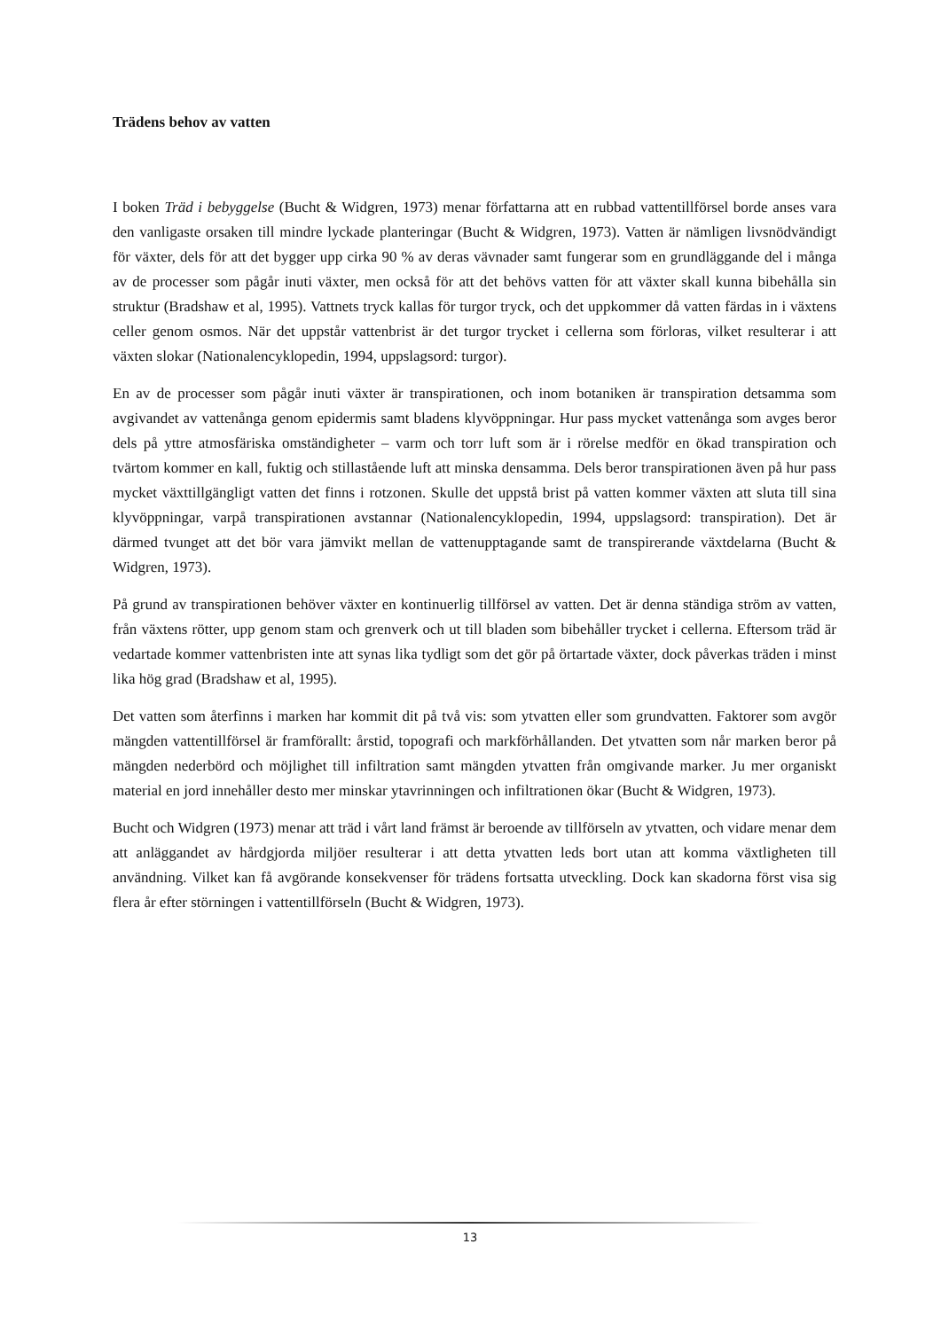Trädens behov av vatten
I boken Träd i bebyggelse (Bucht & Widgren, 1973) menar författarna att en rubbad vattentillförsel borde anses vara den vanligaste orsaken till mindre lyckade planteringar (Bucht & Widgren, 1973). Vatten är nämligen livsnödvändigt för växter, dels för att det bygger upp cirka 90 % av deras vävnader samt fungerar som en grundläggande del i många av de processer som pågår inuti växter, men också för att det behövs vatten för att växter skall kunna bibehålla sin struktur (Bradshaw et al, 1995). Vattnets tryck kallas för turgor tryck, och det uppkommer då vatten färdas in i växtens celler genom osmos. När det uppstår vattenbrist är det turgor trycket i cellerna som förloras, vilket resulterar i att växten slokar (Nationalencyklopedin, 1994, uppslagsord: turgor).
En av de processer som pågår inuti växter är transpirationen, och inom botaniken är transpiration detsamma som avgivandet av vattenånga genom epidermis samt bladens klyvöppningar. Hur pass mycket vattenånga som avges beror dels på yttre atmosfäriska omständigheter – varm och torr luft som är i rörelse medför en ökad transpiration och tvärtom kommer en kall, fuktig och stillastående luft att minska densamma. Dels beror transpirationen även på hur pass mycket växttillgängligt vatten det finns i rotzonen. Skulle det uppstå brist på vatten kommer växten att sluta till sina klyvöppningar, varpå transpirationen avstannar (Nationalencyklopedin, 1994, uppslagsord: transpiration). Det är därmed tvunget att det bör vara jämvikt mellan de vattenupptagande samt de transpirerande växtdelarna (Bucht & Widgren, 1973).
På grund av transpirationen behöver växter en kontinuerlig tillförsel av vatten. Det är denna ständiga ström av vatten, från växtens rötter, upp genom stam och grenverk och ut till bladen som bibehåller trycket i cellerna. Eftersom träd är vedartade kommer vattenbristen inte att synas lika tydligt som det gör på örtartade växter, dock påverkas träden i minst lika hög grad (Bradshaw et al, 1995).
Det vatten som återfinns i marken har kommit dit på två vis: som ytvatten eller som grundvatten. Faktorer som avgör mängden vattentillförsel är framförallt: årstid, topografi och markförhållanden. Det ytvatten som når marken beror på mängden nederbörd och möjlighet till infiltration samt mängden ytvatten från omgivande marker. Ju mer organiskt material en jord innehåller desto mer minskar ytavrinningen och infiltrationen ökar (Bucht & Widgren, 1973).
Bucht och Widgren (1973) menar att träd i vårt land främst är beroende av tillförseln av ytvatten, och vidare menar dem att anläggandet av hårdgjorda miljöer resulterar i att detta ytvatten leds bort utan att komma växtligheten till användning. Vilket kan få avgörande konsekvenser för trädens fortsatta utveckling. Dock kan skadorna först visa sig flera år efter störningen i vattentillförseln (Bucht & Widgren, 1973).
13